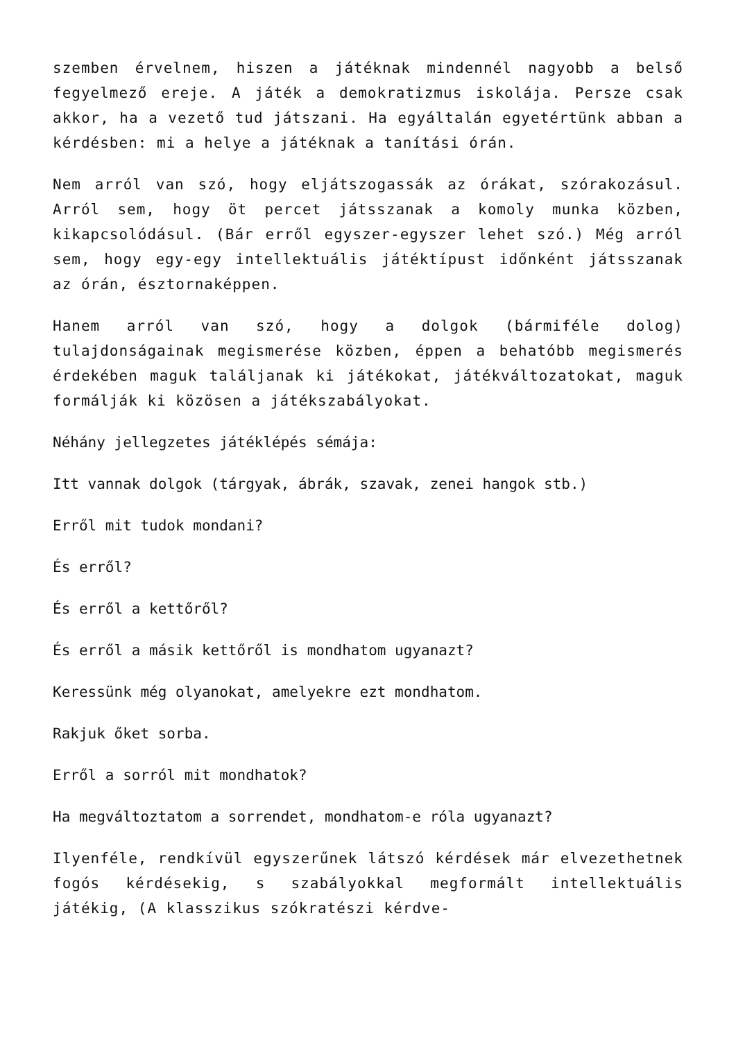szemben érvelnem, hiszen a játéknak mindennél nagyobb a belső fegyelmező ereje. A játék a demokratizmus iskolája. Persze csak akkor, ha a vezető tud játszani. Ha egyáltalán egyetértünk abban a kérdésben: mi a helye a játéknak a tanítási órán.
Nem arról van szó, hogy eljátszogassák az órákat, szórakozásul. Arról sem, hogy öt percet játsszanak a komoly munka közben, kikapcsolódásul. (Bár erről egyszer-egyszer lehet szó.) Még arról sem, hogy egy-egy intellektuális játéktípust időnként játsszanak az órán, észtornaképpen.
Hanem arról van szó, hogy a dolgok (bármiféle dolog) tulajdonságainak megismerése közben, éppen a behatóbb megismerés érdekében maguk találjanak ki játékokat, játékváltozatokat, maguk formálják ki közösen a játékszabályokat.
Néhány jellegzetes játéklépés sémája:
Itt vannak dolgok (tárgyak, ábrák, szavak, zenei hangok stb.)
Erről mit tudok mondani?
És erről?
És erről a kettőről?
És erről a másik kettőről is mondhatom ugyanazt?
Keressünk még olyanokat, amelyekre ezt mondhatom.
Rakjuk őket sorba.
Erről a sorról mit mondhatok?
Ha megváltoztatom a sorrendet, mondhatom-e róla ugyanazt?
Ilyenféle, rendkívül egyszerűnek látszó kérdések már elvezethetnek fogós kérdésekig, s szabályokkal megformált intellektuális játékig, (A klasszikus szókratészi kérdve-